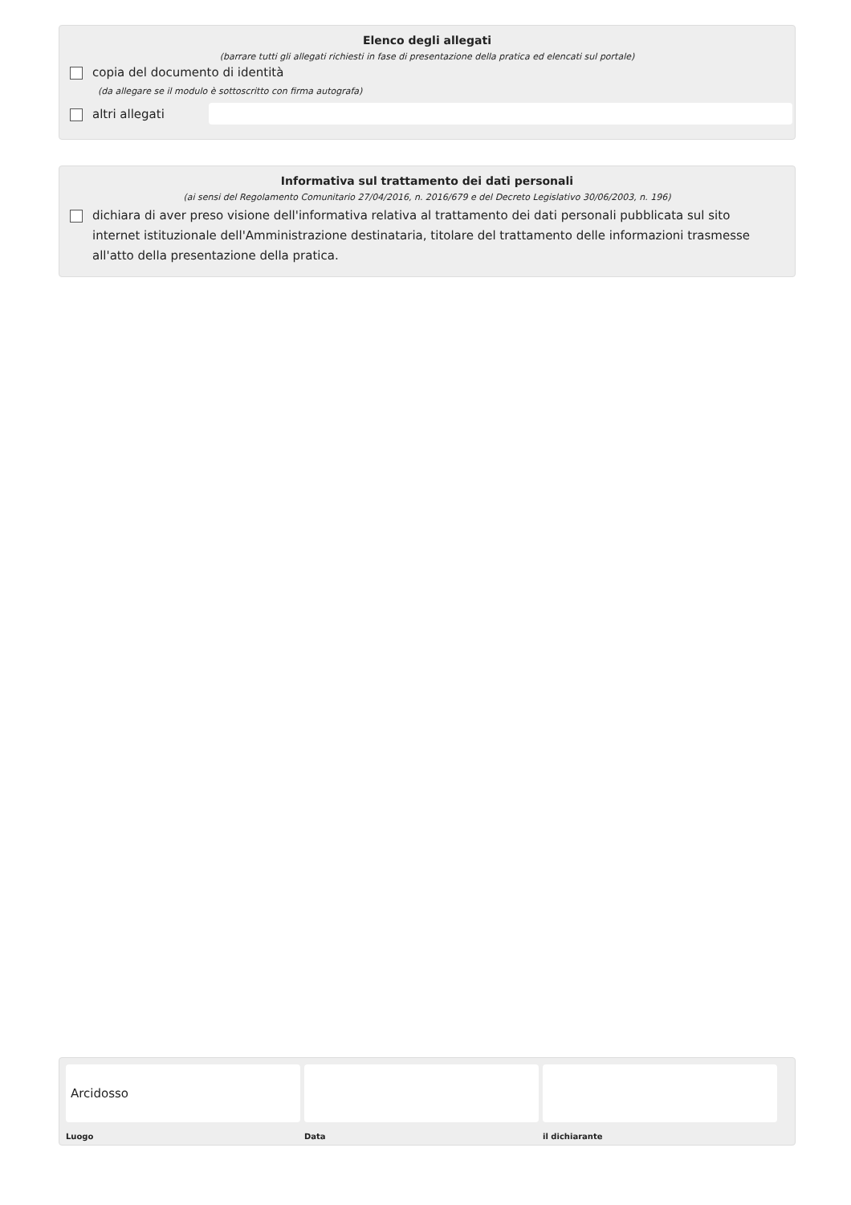Elenco degli allegati
(barrare tutti gli allegati richiesti in fase di presentazione della pratica ed elencati sul portale)
copia del documento di identità
(da allegare se il modulo è sottoscritto con firma autografa)
altri allegati
Informativa sul trattamento dei dati personali
(ai sensi del Regolamento Comunitario 27/04/2016, n. 2016/679 e del Decreto Legislativo 30/06/2003, n. 196)
dichiara di aver preso visione dell'informativa relativa al trattamento dei dati personali pubblicata sul sito internet istituzionale dell'Amministrazione destinataria, titolare del trattamento delle informazioni trasmesse all'atto della presentazione della pratica.
Arcidosso
Luogo Data il dichiarante